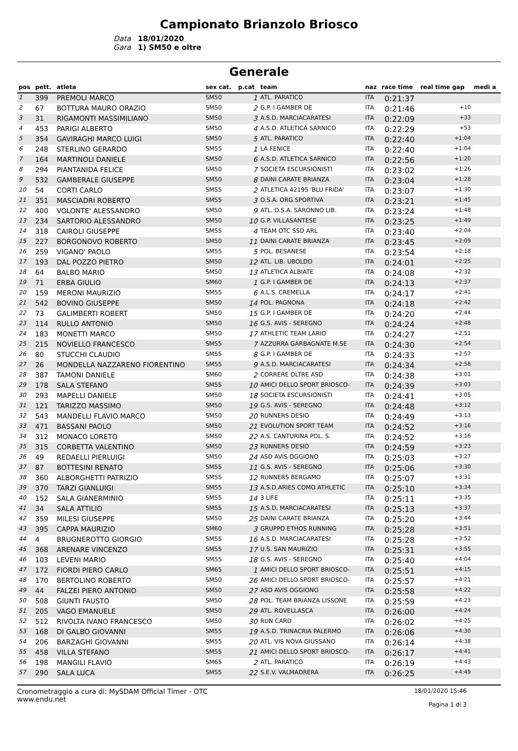Campionato Brianzolo Briosco
Data
18/01/2020
Gara
1) SM50 e oltre
Generale
| pos | pett. | atleta | sex cat. | p.cat | team | naz | race time | real time gap | medi a |
| --- | --- | --- | --- | --- | --- | --- | --- | --- | --- |
| 1 | 399 | PREMOLI MARCO | SM50 | 1 | ATL. PARATICO | ITA | 0:21:37 | | |
| 2 | 67 | BOTTURA MAURO ORAZIO | SM50 | 2 | G.P. I GAMBER DE | ITA | 0:21:46 | +10 | |
| 3 | 31 | RIGAMONTI MASSIMILIANO | SM50 | 3 | A.S.D. MARCIACARATESI | ITA | 0:22:09 | +33 | |
| 4 | 453 | PARIGI ALBERTO | SM50 | 4 | A.S.D. ATLETICA SARNICO | ITA | 0:22:29 | +53 | |
| 5 | 354 | GAVIRAGHI MARCO LUIGI | SM50 | 5 | ATL. PARATICO | ITA | 0:22:40 | +1:04 | |
| 6 | 248 | STERLINO GERARDO | SM55 | 1 | LA FENICE | ITA | 0:22:40 | +1:04 | |
| 7 | 164 | MARTINOLI DANIELE | SM50 | 6 | A.S.D. ATLETICA SARNICO | ITA | 0:22:56 | +1:20 | |
| 8 | 294 | PIANTANIDA FELICE | SM50 | 7 | SOCIETA ESCURSIONISTI | ITA | 0:23:02 | +1:26 | |
| 9 | 532 | GAMBERALE GIUSEPPE | SM50 | 8 | DAINI CARATE BRIANZA | ITA | 0:23:04 | +1:28 | |
| 10 | 54 | CORTI CARLO | SM55 | 2 | ATLETICA 42195 'BLU FRIDA' | ITA | 0:23:07 | +1:30 | |
| 11 | 351 | MASCIADRI ROBERTO | SM55 | 3 | O.S.A. ORG.SPORTIVA | ITA | 0:23:21 | +1:45 | |
| 12 | 400 | VOLONTE' ALESSANDRO | SM50 | 9 | ATL. O.S.A. SARONNO LIB. | ITA | 0:23:24 | +1:48 | |
| 13 | 234 | SARTORIO ALESSANDRO | SM50 | 10 | G.P. VILLASANTESE | ITA | 0:23:25 | +1:49 | |
| 14 | 318 | CAIROLI GIUSEPPE | SM55 | 4 | TEAM OTC SSD ARL | ITA | 0:23:40 | +2:04 | |
| 15 | 227 | BORGONOVO ROBERTO | SM50 | 11 | DAINI CARATE BRIANZA | ITA | 0:23:45 | +2:09 | |
| 16 | 259 | VIGANO' PAOLO | SM55 | 5 | POL. BESANESE | ITA | 0:23:54 | +2:18 | |
| 17 | 193 | DAL POZZO PIETRO | SM50 | 12 | ATL. LIB. UBOLDO | ITA | 0:24:01 | +2:25 | |
| 18 | 64 | BALBO MARIO | SM50 | 13 | ATLETICA ALBIATE | ITA | 0:24:08 | +2:32 | |
| 19 | 71 | ERBA GIULIO | SM60 | 1 | G.P. I GAMBER DE | ITA | 0:24:13 | +2:37 | |
| 20 | 159 | MERONI MAURIZIO | SM55 | 6 | A.L.S. CREMELLA | ITA | 0:24:17 | +2:41 | |
| 21 | 542 | BOVINO GIUSEPPE | SM50 | 14 | POL. PAGNONA | ITA | 0:24:18 | +2:42 | |
| 22 | 73 | GALIMBERTI ROBERT | SM50 | 15 | G.P. I GAMBER DE | ITA | 0:24:20 | +2:44 | |
| 23 | 114 | RULLO ANTONIO | SM50 | 16 | G.S. AVIS - SEREGNO | ITA | 0:24:24 | +2:48 | |
| 24 | 183 | MONETTI MARCO | SM50 | 17 | ATHLETIC TEAM LARIO | ITA | 0:24:27 | +2:51 | |
| 25 | 215 | NOVIELLO FRANCESCO | SM55 | 7 | AZZURRA GARBAGNATE M.SE | ITA | 0:24:30 | +2:54 | |
| 26 | 80 | STUCCHI CLAUDIO | SM55 | 8 | G.P. I GAMBER DE | ITA | 0:24:33 | +2:57 | |
| 27 | 26 | MONDELLA NAZZARENO FIORENTINO | SM55 | 9 | A.S.D. MARCIACARATESI | ITA | 0:24:34 | +2:58 | |
| 28 | 387 | TAMONI DANIELE | SM60 | 2 | CORRERE OLTRE ASD | ITA | 0:24:38 | +3:01 | |
| 29 | 178 | SALA STEFANO | SM55 | 10 | AMICI DELLO SPORT BRIOSCO- | ITA | 0:24:39 | +3:03 | |
| 30 | 293 | MAPELLI DANIELE | SM50 | 18 | SOCIETA ESCURSIONISTI | ITA | 0:24:41 | +3:05 | |
| 31 | 121 | TARIZZO MASSIMO | SM50 | 19 | G.S. AVIS - SEREGNO | ITA | 0:24:48 | +3:12 | |
| 32 | 543 | MANDELLI FLAVIO MARCO | SM50 | 20 | RUNNERS DESIO | ITA | 0:24:49 | +3:13 | |
| 33 | 471 | BASSANI PAOLO | SM50 | 21 | EVOLUTION SPORT TEAM | ITA | 0:24:52 | +3:16 | |
| 34 | 312 | MONACO LORETO | SM50 | 22 | A.S. CANTURINA POL. S. | ITA | 0:24:52 | +3:16 | |
| 35 | 315 | CORBETTA VALENTINO | SM50 | 23 | RUNNERS DESIO | ITA | 0:24:59 | +3:23 | |
| 36 | 49 | REDAELLI PIERLUIGI | SM50 | 24 | ASD AVIS OGGIONO | ITA | 0:25:03 | +3:27 | |
| 37 | 87 | BOTTESINI RENATO | SM55 | 11 | G.S. AVIS - SEREGNO | ITA | 0:25:06 | +3:30 | |
| 38 | 360 | ALBORGHETTI PATRIZIO | SM55 | 12 | RUNNERS BERGAMO | ITA | 0:25:07 | +3:31 | |
| 39 | 370 | TARZI GIANLUIGI | SM55 | 13 | A.S.D.ARIES COMO ATHLETIC | ITA | 0:25:10 | +3:34 | |
| 40 | 152 | SALA GIANERMINIO | SM55 | 14 | 3 LIFE | ITA | 0:25:11 | +3:35 | |
| 41 | 34 | SALA ATTILIO | SM55 | 15 | A.S.D. MARCIACARATESI | ITA | 0:25:13 | +3:37 | |
| 42 | 359 | MILESI GIUSEPPE | SM50 | 25 | DAINI CARATE BRIANZA | ITA | 0:25:20 | +3:44 | |
| 43 | 395 | CAPPA MAURIZIO | SM60 | 3 | GRUPPO ETHOS RUNNING | ITA | 0:25:28 | +3:51 | |
| 44 | 4 | BRUGNEROTTO GIORGIO | SM55 | 16 | A.S.D. MARCIACARATESI | ITA | 0:25:28 | +3:52 | |
| 45 | 368 | ARENARE VINCENZO | SM55 | 17 | U.S. SAN MAURIZIO | ITA | 0:25:31 | +3:55 | |
| 46 | 103 | LEVENI MARIO | SM55 | 18 | G.S. AVIS - SEREGNO | ITA | 0:25:40 | +4:04 | |
| 47 | 172 | FIORDI PIERO CARLO | SM65 | 1 | AMICI DELLO SPORT BRIOSCO- | ITA | 0:25:51 | +4:15 | |
| 48 | 170 | BERTOLINO ROBERTO | SM50 | 26 | AMICI DELLO SPORT BRIOSCO- | ITA | 0:25:57 | +4:21 | |
| 49 | 44 | FALZEI PIERO ANTONIO | SM50 | 27 | ASD AVIS OGGIONO | ITA | 0:25:58 | +4:22 | |
| 50 | 508 | GIUNTI FAUSTO | SM50 | 28 | POL. TEAM BRIANZA LISSONE | ITA | 0:25:59 | +4:23 | |
| 51 | 205 | VAGO EMANUELE | SM50 | 29 | ATL. ROVELLASCA | ITA | 0:26:00 | +4:24 | |
| 52 | 512 | RIVOLTA IVANO FRANCESCO | SM50 | 30 | RUN CARD | ITA | 0:26:02 | +4:25 | |
| 53 | 168 | DI GALBO GIOVANNI | SM55 | 19 | A.S.D. TRINACRIA PALERMO | ITA | 0:26:06 | +4:30 | |
| 54 | 206 | BARZAGHI GIOVANNI | SM55 | 20 | ATL. VIS NOVA GIUSSANO | ITA | 0:26:14 | +4:38 | |
| 55 | 458 | VILLA STEFANO | SM55 | 21 | AMICI DELLO SPORT BRIOSCO- | ITA | 0:26:17 | +4:41 | |
| 56 | 198 | MANGILI FLAVIO | SM65 | 2 | ATL. PARATICO | ITA | 0:26:19 | +4:43 | |
| 57 | 290 | SALA LUCA | SM55 | 22 | S.E.V. VALMADRERA | ITA | 0:26:25 | +4:49 | |
Cronometraggio a cura di: MySDAM Official Timer - OTC
www.endu.net
18/01/2020 15:46
Pagina 1 di 3